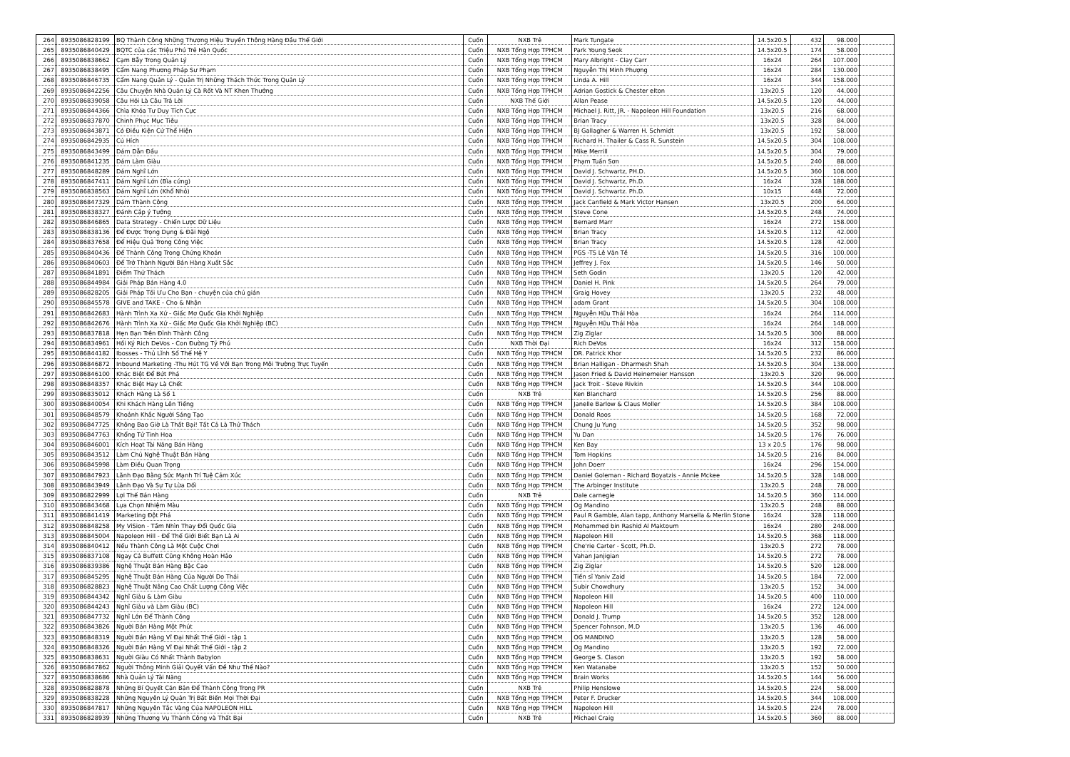| 264 | 8935086828199 | BQ Thành Công Những Thương Hiệu Truyền Thông Hàng Đầu Thế Giới | Cuốn | NXB Trẻ | Mark Tungate | 14.5x20.5 | 432 | 98.000 | |
| 265 | 8935086840429 | BQTC của các Triệu Phú Trẻ Hàn Quốc | Cuốn | NXB Tổng Hợp TPHCM | Park Young Seok | 14.5x20.5 | 174 | 58.000 | |
| 266 | 8935086838662 | Cạm Bẫy Trong Quản Lý | Cuốn | NXB Tổng Hợp TPHCM | Mary Albright - Clay Carr | 16x24 | 264 | 107.000 | |
| 267 | 8935086838495 | Cẩm Nang Phương Pháp Sư Phạm | Cuốn | NXB Tổng Hợp TPHCM | Nguyễn Thị Minh Phượng | 16x24 | 284 | 130.000 | |
| 268 | 8935086846735 | Cẩm Nang Quản Lý - Quản Trị Những Thách Thức Trong Quản Lý | Cuốn | NXB Tổng Hợp TPHCM | Linda A. Hill | 16x24 | 344 | 158.000 | |
| 269 | 8935086842256 | Câu Chuyện Nhà Quản Lý Cà Rốt Và NT Khen Thưởng | Cuốn | NXB Tổng Hợp TPHCM | Adrian Gostick & Chester elton | 13x20.5 | 120 | 44.000 | |
| 270 | 8935086839058 | Câu Hỏi Là Câu Trả Lời | Cuốn | NXB Thế Giới | Allan Pease | 14.5x20.5 | 120 | 44.000 | |
| 271 | 8935086844366 | Chìa Khóa Tư Duy Tích Cực | Cuốn | NXB Tổng Hợp TPHCM | Michael J. Ritt, JR. - Napoleon Hill Foundation | 13x20.5 | 216 | 68.000 | |
| 272 | 8935086837870 | Chinh Phục Mục Tiêu | Cuốn | NXB Tổng Hợp TPHCM | Brian Tracy | 13x20.5 | 328 | 84.000 | |
| 273 | 8935086843871 | Có Điều Kiện Cứ Thể Hiện | Cuốn | NXB Tổng Hợp TPHCM | BJ Gallagher & Warren H. Schmidt | 13x20.5 | 192 | 58.000 | |
| 274 | 8935086842935 | Cú Hích | Cuốn | NXB Tổng Hợp TPHCM | Richard H. Thailer & Cass R. Sunstein | 14.5x20.5 | 304 | 108.000 | |
| 275 | 8935086843499 | Dám Dẫn Đầu | Cuốn | NXB Tổng Hợp TPHCM | Mike Merrill | 14.5x20.5 | 304 | 79.000 | |
| 276 | 8935086841235 | Dám Làm Giàu | Cuốn | NXB Tổng Hợp TPHCM | Phạm Tuấn Sơn | 14.5x20.5 | 240 | 88.000 | |
| 277 | 8935086848289 | Dám Nghĩ Lớn | Cuốn | NXB Tổng Hợp TPHCM | David J. Schwartz, PH.D. | 14.5x20.5 | 360 | 108.000 | |
| 278 | 8935086847411 | Dám Nghĩ Lớn (Bìa cứng) | Cuốn | NXB Tổng Hợp TPHCM | David J. Schwartz, Ph.D. | 16x24 | 328 | 188.000 | |
| 279 | 8935086838563 | Dám Nghĩ Lớn (Khổ Nhỏ) | Cuốn | NXB Tổng Hợp TPHCM | David J. Schwartz. Ph.D. | 10x15 | 448 | 72.000 | |
| 280 | 8935086847329 | Dám Thành Công | Cuốn | NXB Tổng Hợp TPHCM | Jack Canfield & Mark Victor Hansen | 13x20.5 | 200 | 64.000 | |
| 281 | 8935086838327 | Đánh Cắp ý Tưởng | Cuốn | NXB Tổng Hợp TPHCM | Steve Cone | 14.5x20.5 | 248 | 74.000 | |
| 282 | 8935086846865 | Data Strategy - Chiến Lược Dữ Liệu | Cuốn | NXB Tổng Hợp TPHCM | Bernard Marr | 16x24 | 272 | 158.000 | |
| 283 | 8935086838136 | Để Được Trọng Dụng & Đãi Ngộ | Cuốn | NXB Tổng Hợp TPHCM | Brian Tracy | 14.5x20.5 | 112 | 42.000 | |
| 284 | 8935086837658 | Để Hiệu Quả Trong Công Việc | Cuốn | NXB Tổng Hợp TPHCM | Brian Tracy | 14.5x20.5 | 128 | 42.000 | |
| 285 | 8935086840436 | Để Thành Công Trong Chứng Khoán | Cuốn | NXB Tổng Hợp TPHCM | PGS -TS Lê Văn Tề | 14.5x20.5 | 316 | 100.000 | |
| 286 | 8935086840603 | Để Trở Thành Người Bán Hàng Xuất Sắc | Cuốn | NXB Tổng Hợp TPHCM | Jeffrey J. Fox | 14.5x20.5 | 146 | 50.000 | |
| 287 | 8935086841891 | Điểm Thử Thách | Cuốn | NXB Tổng Hợp TPHCM | Seth Godin | 13x20.5 | 120 | 42.000 | |
| 288 | 8935086844984 | Giải Pháp Bán Hàng 4.0 | Cuốn | NXB Tổng Hợp TPHCM | Daniel H. Pink | 14.5x20.5 | 264 | 79.000 | |
| 289 | 8935086828205 | Giải Pháp Tối Ưu Cho Bạn - chuyện của chú gián | Cuốn | NXB Tổng Hợp TPHCM | Graig Hovey | 13x20.5 | 232 | 48.000 | |
| 290 | 8935086845578 | GIVE and TAKE - Cho & Nhận | Cuốn | NXB Tổng Hợp TPHCM | adam Grant | 14.5x20.5 | 304 | 108.000 | |
| 291 | 8935086842683 | Hành Trình Xa Xứ - Giấc Mơ Quốc Gia Khởi Nghiệp | Cuốn | NXB Tổng Hợp TPHCM | Nguyễn Hữu Thái Hòa | 16x24 | 264 | 114.000 | |
| 292 | 8935086842676 | Hành Trình Xa Xứ - Giấc Mơ Quốc Gia Khởi Nghiệp (BC) | Cuốn | NXB Tổng Hợp TPHCM | Nguyễn Hữu Thái Hòa | 16x24 | 264 | 148.000 | |
| 293 | 8935086837818 | Hẹn Bạn Trên Đỉnh Thành Công | Cuốn | NXB Tổng Hợp TPHCM | Zig Ziglar | 14.5x20.5 | 300 | 88.000 | |
| 294 | 8935086834961 | Hồi Ký Rich DeVos - Con Đường Tỷ Phú | Cuốn | NXB Thời Đại | Rich DeVos | 16x24 | 312 | 158.000 | |
| 295 | 8935086844182 | Ibosses - Thủ Lĩnh Số Thế Hệ Y | Cuốn | NXB Tổng Hợp TPHCM | DR. Patrick Khor | 14.5x20.5 | 232 | 86.000 | |
| 296 | 8935086846872 | Inbound Marketing -Thu Hút TG Về Với Bạn Trong Môi Trường Trực Tuyến | Cuốn | NXB Tổng Hợp TPHCM | Brian Halligan - Dharmesh Shah | 14.5x20.5 | 304 | 138.000 | |
| 297 | 8935086846100 | Khác Biệt Để Bứt Phá | Cuốn | NXB Tổng Hợp TPHCM | Jason Fried & David Heinemeier Hansson | 13x20.5 | 320 | 96.000 | |
| 298 | 8935086848357 | Khác Biệt Hay Là Chết | Cuốn | NXB Tổng Hợp TPHCM | Jack Troit - Steve Rivkin | 14.5x20.5 | 344 | 108.000 | |
| 299 | 8935086835012 | Khách Hàng Là Số 1 | Cuốn | NXB Trẻ | Ken Blanchard | 14.5x20.5 | 256 | 88.000 | |
| 300 | 8935086840054 | Khi Khách Hàng Lên Tiếng | Cuốn | NXB Tổng Hợp TPHCM | Janelle Barlow & Claus Moller | 14.5x20.5 | 384 | 108.000 | |
| 301 | 8935086848579 | Khoảnh Khắc Người Sáng Tạo | Cuốn | NXB Tổng Hợp TPHCM | Donald Roos | 14.5x20.5 | 168 | 72.000 | |
| 302 | 8935086847725 | Không Bao Giờ Là Thất Bại! Tất Cả Là Thử Thách | Cuốn | NXB Tổng Hợp TPHCM | Chung Ju Yung | 14.5x20.5 | 352 | 98.000 | |
| 303 | 8935086847763 | Khổng Tử Tinh Hoa | Cuốn | NXB Tổng Hợp TPHCM | Yu Dan | 14.5x20.5 | 176 | 76.000 | |
| 304 | 8935086846001 | Kích Hoạt Tài Năng Bán Hàng | Cuốn | NXB Tổng Hợp TPHCM | Ken Bay | 13 x 20.5 | 176 | 98.000 | |
| 305 | 8935086843512 | Làm Chủ Nghệ Thuật Bán Hàng | Cuốn | NXB Tổng Hợp TPHCM | Tom Hopkins | 14.5x20.5 | 216 | 84.000 | |
| 306 | 8935086845998 | Làm Điều Quan Trọng | Cuốn | NXB Tổng Hợp TPHCM | John Doerr | 16x24 | 296 | 154.000 | |
| 307 | 8935086847923 | Lãnh Đạo Bằng Sức Mạnh Trí Tuệ Cảm Xúc | Cuốn | NXB Tổng Hợp TPHCM | Daniel Goleman - Richard Boyatzis - Annie Mckee | 14.5x20.5 | 328 | 148.000 | |
| 308 | 8935086843949 | Lãnh Đạo Và Sự Tự Lừa Dối | Cuốn | NXB Tổng Hợp TPHCM | The Arbinger Institute | 13x20.5 | 248 | 78.000 | |
| 309 | 8935086822999 | Lợi Thế Bán Hàng | Cuốn | NXB Trẻ | Dale carnegie | 14.5x20.5 | 360 | 114.000 | |
| 310 | 8935086843468 | Lựa Chọn Nhiệm Màu | Cuốn | NXB Tổng Hợp TPHCM | Og Mandino | 13x20.5 | 248 | 88.000 | |
| 311 | 8935086841419 | Marketing Đột Phá | Cuốn | NXB Tổng Hợp TPHCM | Paul R Gamble, Alan tapp, Anthony Marsella & Merlin Stone | 16x24 | 328 | 118.000 | |
| 312 | 8935086848258 | My ViSion - Tầm Nhìn Thay Đổi Quốc Gia | Cuốn | NXB Tổng Hợp TPHCM | Mohammed bin Rashid Al Maktoum | 16x24 | 280 | 248.000 | |
| 313 | 8935086845004 | Napoleon Hill - Để Thế Giới Biết Bạn Là Ai | Cuốn | NXB Tổng Hợp TPHCM | Napoleon Hill | 14.5x20.5 | 368 | 118.000 | |
| 314 | 8935086840412 | Nếu Thành Công Là Một Cuộc Chơi | Cuốn | NXB Tổng Hợp TPHCM | Che'rie Carter - Scott, Ph.D. | 13x20.5 | 272 | 78.000 | |
| 315 | 8935086837108 | Ngay Cả Buffett Cũng Không Hoàn Hảo | Cuốn | NXB Tổng Hợp TPHCM | Vahan Janjigian | 14.5x20.5 | 272 | 78.000 | |
| 316 | 8935086839386 | Nghệ Thuật Bán Hàng Bậc Cao | Cuốn | NXB Tổng Hợp TPHCM | Zig Ziglar | 14.5x20.5 | 520 | 128.000 | |
| 317 | 8935086845295 | Nghệ Thuật Bán Hàng Của Người Do Thái | Cuốn | NXB Tổng Hợp TPHCM | Tiến sĩ Yaniv Zaid | 14.5x20.5 | 184 | 72.000 | |
| 318 | 8935086828823 | Nghệ Thuật Nâng Cao Chất Lượng Công Việc | Cuốn | NXB Tổng Hợp TPHCM | Subir Chowdhury | 13x20.5 | 152 | 34.000 | |
| 319 | 8935086844342 | Nghĩ Giàu & Làm Giàu | Cuốn | NXB Tổng Hợp TPHCM | Napoleon Hill | 14.5x20.5 | 400 | 110.000 | |
| 320 | 8935086844243 | Nghĩ Giàu và Làm Giàu (BC) | Cuốn | NXB Tổng Hợp TPHCM | Napoleon Hill | 16x24 | 272 | 124.000 | |
| 321 | 8935086847732 | Nghĩ Lớn Để Thành Công | Cuốn | NXB Tổng Hợp TPHCM | Donald J. Trump | 14.5x20.5 | 352 | 128.000 | |
| 322 | 8935086843826 | Người Bán Hàng Một Phút | Cuốn | NXB Tổng Hợp TPHCM | Spencer Fohnson, M.D | 13x20.5 | 136 | 46.000 | |
| 323 | 8935086848319 | Người Bán Hàng Vĩ Đại Nhất Thế Giới - tập 1 | Cuốn | NXB Tổng Hợp TPHCM | OG MANDINO | 13x20.5 | 128 | 58.000 | |
| 324 | 8935086848326 | Người Bán Hàng Vĩ Đại Nhất Thế Giới - tập 2 | Cuốn | NXB Tổng Hợp TPHCM | Og Mandino | 13x20.5 | 192 | 72.000 | |
| 325 | 8935086838631 | Người Giàu Có Nhất Thành Babylon | Cuốn | NXB Tổng Hợp TPHCM | George S. Clason | 13x20.5 | 192 | 58.000 | |
| 326 | 8935086847862 | Người Thông Minh Giải Quyết Vấn Đề Như Thế Nào? | Cuốn | NXB Tổng Hợp TPHCM | Ken Watanabe | 13x20.5 | 152 | 50.000 | |
| 327 | 8935086838686 | Nhà Quản Lý Tài Năng | Cuốn | NXB Tổng Hợp TPHCM | Brain Works | 14.5x20.5 | 144 | 56.000 | |
| 328 | 8935086828878 | Những Bí Quyết Căn Bản Để Thành Công Trong PR | Cuốn | NXB Trẻ | Philip Henslowe | 14.5x20.5 | 224 | 58.000 | |
| 329 | 8935086838228 | Những Nguyên Lý Quản Trị Bất Biến Mọi Thời Đại | Cuốn | NXB Tổng Hợp TPHCM | Peter F. Drucker | 14.5x20.5 | 344 | 108.000 | |
| 330 | 8935086847817 | Những Nguyên Tắc Vàng Của NAPOLEON HILL | Cuốn | NXB Tổng Hợp TPHCM | Napoleon Hill | 14.5x20.5 | 224 | 78.000 | |
| 331 | 8935086828939 | Những Thương Vụ Thành Công và Thất Bại | Cuốn | NXB Trẻ | Michael Craig | 14.5x20.5 | 360 | 88.000 | |